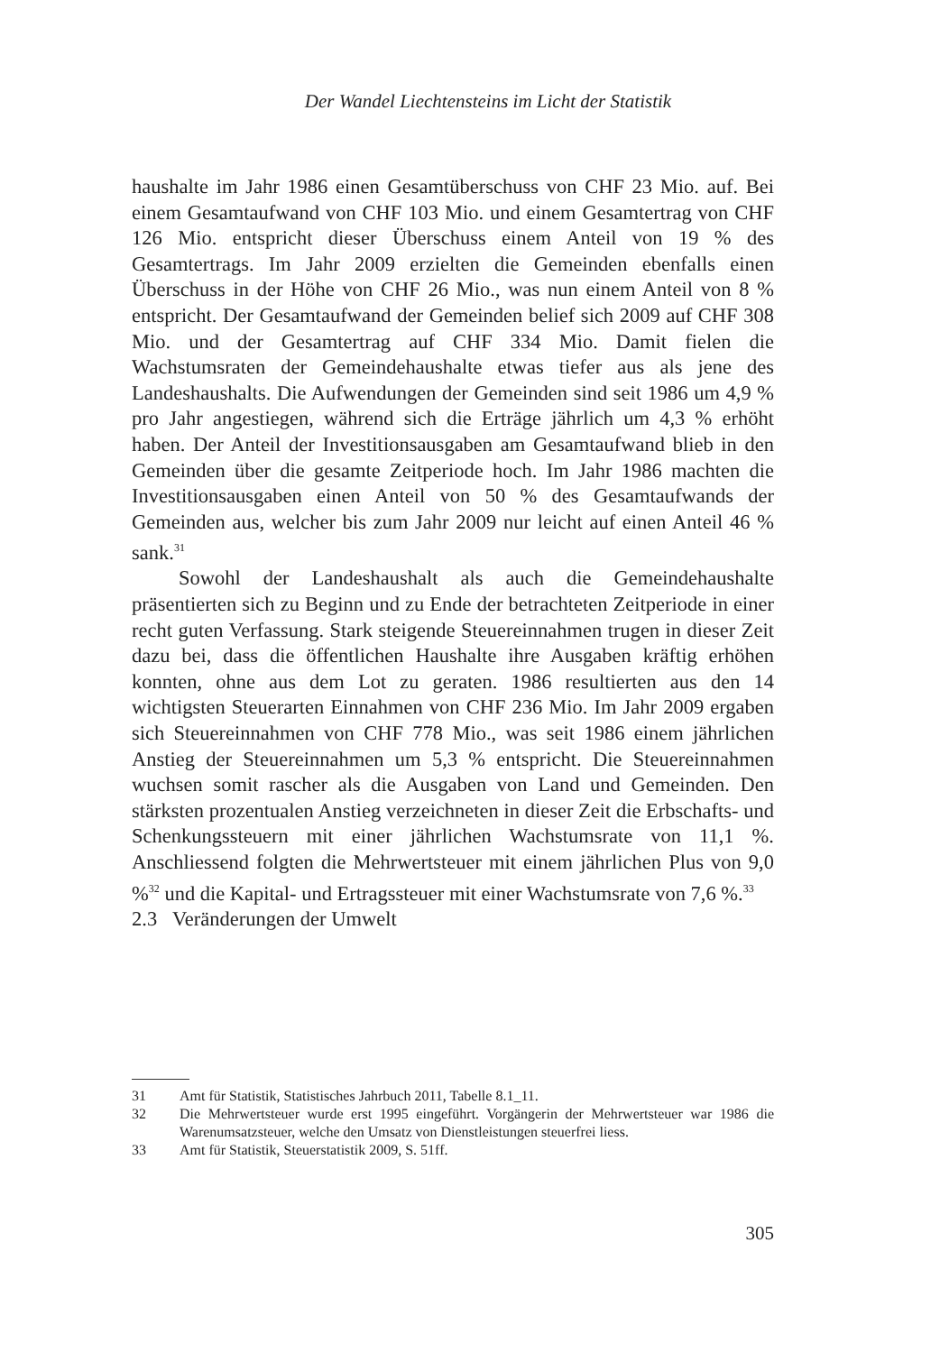Der Wandel Liechtensteins im Licht der Statistik
haushalte im Jahr 1986 einen Gesamtüberschuss von CHF 23 Mio. auf. Bei einem Gesamtaufwand von CHF 103 Mio. und einem Gesamtertrag von CHF 126 Mio. entspricht dieser Überschuss einem Anteil von 19 % des Gesamtertrags. Im Jahr 2009 erzielten die Gemeinden ebenfalls einen Überschuss in der Höhe von CHF 26 Mio., was nun einem Anteil von 8 % entspricht. Der Gesamtaufwand der Gemeinden belief sich 2009 auf CHF 308 Mio. und der Gesamtertrag auf CHF 334 Mio. Damit fielen die Wachstumsraten der Gemeindehaushalte etwas tiefer aus als jene des Landeshaushalts. Die Aufwendungen der Gemeinden sind seit 1986 um 4,9 % pro Jahr angestiegen, während sich die Erträge jährlich um 4,3 % erhöht haben. Der Anteil der Investitionsausgaben am Gesamtaufwand blieb in den Gemeinden über die gesamte Zeitperiode hoch. Im Jahr 1986 machten die Investitionsausgaben einen Anteil von 50 % des Gesamtaufwands der Gemeinden aus, welcher bis zum Jahr 2009 nur leicht auf einen Anteil 46 % sank.<sup>31</sup>
Sowohl der Landeshaushalt als auch die Gemeindehaushalte präsentierten sich zu Beginn und zu Ende der betrachteten Zeitperiode in einer recht guten Verfassung. Stark steigende Steuereinnahmen trugen in dieser Zeit dazu bei, dass die öffentlichen Haushalte ihre Ausgaben kräftig erhöhen konnten, ohne aus dem Lot zu geraten. 1986 resultierten aus den 14 wichtigsten Steuerarten Einnahmen von CHF 236 Mio. Im Jahr 2009 ergaben sich Steuereinnahmen von CHF 778 Mio., was seit 1986 einem jährlichen Anstieg der Steuereinnahmen um 5,3 % entspricht. Die Steuereinnahmen wuchsen somit rascher als die Ausgaben von Land und Gemeinden. Den stärksten prozentualen Anstieg verzeichneten in dieser Zeit die Erbschafts- und Schenkungssteuern mit einer jährlichen Wachstumsrate von 11,1 %. Anschliessend folgten die Mehrwertsteuer mit einem jährlichen Plus von 9,0 %<sup>32</sup> und die Kapital- und Ertragssteuer mit einer Wachstumsrate von 7,6 %.<sup>33</sup>
2.3 Veränderungen der Umwelt
31 Amt für Statistik, Statistisches Jahrbuch 2011, Tabelle 8.1_11.
32 Die Mehrwertsteuer wurde erst 1995 eingeführt. Vorgängerin der Mehrwertsteuer war 1986 die Warenumsatzsteuer, welche den Umsatz von Dienstleistungen steuerfrei liess.
33 Amt für Statistik, Steuerstatistik 2009, S. 51ff.
305